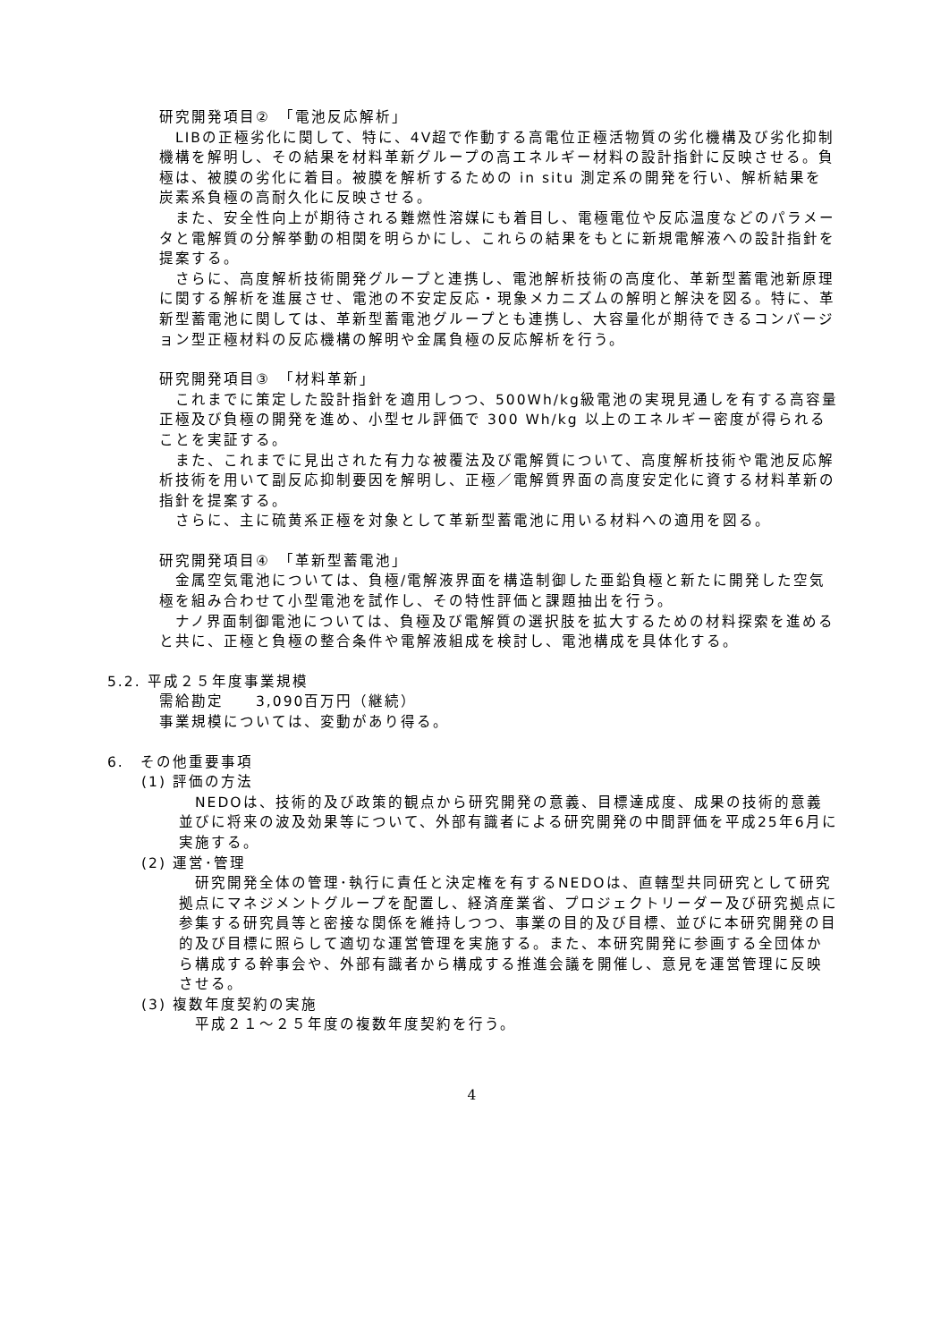研究開発項目②　「電池反応解析」
　LIBの正極劣化に関して、特に、4V超で作動する高電位正極活物質の劣化機構及び劣化抑制機構を解明し、その結果を材料革新グループの高エネルギー材料の設計指針に反映させる。負極は、被膜の劣化に着目。被膜を解析するための in situ 測定系の開発を行い、解析結果を炭素系負極の高耐久化に反映させる。
　また、安全性向上が期待される難燃性溶媒にも着目し、電極電位や反応温度などのパラメータと電解質の分解挙動の相関を明らかにし、これらの結果をもとに新規電解液への設計指針を提案する。
　さらに、高度解析技術開発グループと連携し、電池解析技術の高度化、革新型蓄電池新原理に関する解析を進展させ、電池の不安定反応・現象メカニズムの解明と解決を図る。特に、革新型蓄電池に関しては、革新型蓄電池グループとも連携し、大容量化が期待できるコンバージョン型正極材料の反応機構の解明や金属負極の反応解析を行う。
研究開発項目③　「材料革新」
　これまでに策定した設計指針を適用しつつ、500Wh/kg級電池の実現見通しを有する高容量正極及び負極の開発を進め、小型セル評価で 300 Wh/kg 以上のエネルギー密度が得られることを実証する。
　また、これまでに見出された有力な被覆法及び電解質について、高度解析技術や電池反応解析技術を用いて副反応抑制要因を解明し、正極／電解質界面の高度安定化に資する材料革新の指針を提案する。
　さらに、主に硫黄系正極を対象として革新型蓄電池に用いる材料への適用を図る。
研究開発項目④　「革新型蓄電池」
　金属空気電池については、負極/電解液界面を構造制御した亜鉛負極と新たに開発した空気極を組み合わせて小型電池を試作し、その特性評価と課題抽出を行う。
　ナノ界面制御電池については、負極及び電解質の選択肢を拡大するための材料探索を進めると共に、正極と負極の整合条件や電解液組成を検討し、電池構成を具体化する。
5.2. 平成２５年度事業規模
需給勘定　　3,090百万円（継続）
事業規模については、変動があり得る。
6.　その他重要事項
(1) 評価の方法
　NEDOは、技術的及び政策的観点から研究開発の意義、目標達成度、成果の技術的意義並びに将来の波及効果等について、外部有識者による研究開発の中間評価を平成25年6月に実施する。
(2) 運営･管理
　研究開発全体の管理･執行に責任と決定権を有するNEDOは、直轄型共同研究として研究拠点にマネジメントグループを配置し、経済産業省、プロジェクトリーダー及び研究拠点に参集する研究員等と密接な関係を維持しつつ、事業の目的及び目標、並びに本研究開発の目的及び目標に照らして適切な運営管理を実施する。また、本研究開発に参画する全団体から構成する幹事会や、外部有識者から構成する推進会議を開催し、意見を運営管理に反映させる。
(3) 複数年度契約の実施
　平成２１～２５年度の複数年度契約を行う。
4